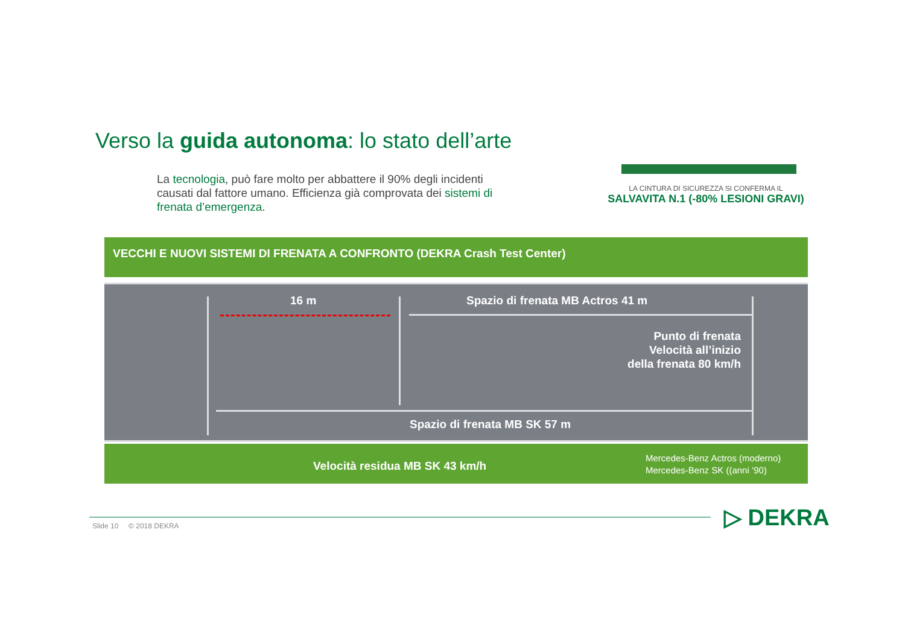Verso la guida autonoma: lo stato dell’arte
La tecnologia, può fare molto per abbattere il 90% degli incidenti causati dal fattore umano. Efficienza già comprovata dei sistemi di frenata d’emergenza.
LA CINTURA DI SICUREZZA SI CONFERMA IL
SALVAVITA N.1 (-80% LESIONI GRAVI)
VECCHI E NUOVI SISTEMI DI FRENATA A CONFRONTO (DEKRA Crash Test Center)
16 m
Spazio di frenata MB Actros 41 m
Punto di frenata
Velocità all’inizio
della frenata 80 km/h
Spazio di frenata MB SK 57 m
Velocità residua MB SK 43 km/h
Mercedes-Benz Actros (moderno)
Mercedes-Benz SK ((anni ‘90)
Slide 10 © 2018 DEKRA ▷ DEKRA